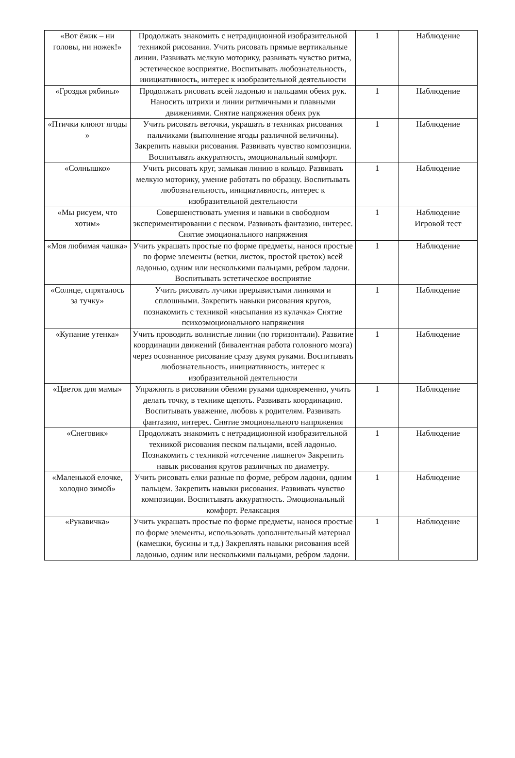| «Вот ёжик – ни головы, ни ножек!» | Продолжать знакомить с нетрадиционной изобразительной техникой рисования. Учить рисовать прямые вертикальные линии. Развивать мелкую моторику, развивать чувство ритма, эстетическое восприятие. Воспитывать любознательность, инициативность, интерес к изобразительной деятельности | 1 | Наблюдение |
| «Гроздья рябины» | Продолжать рисовать всей ладонью и пальцами обеих рук. Наносить штрихи и линии ритмичными и плавными движениями. Снятие напряжения обеих рук | 1 | Наблюдение |
| «Птички клюют ягоды » | Учить рисовать веточки, украшать в техниках рисования пальчиками (выполнение ягоды различной величины). Закрепить навыки рисования. Развивать чувство композиции. Воспитывать аккуратность, эмоциональный комфорт. | 1 | Наблюдение |
| «Солнышко» | Учить рисовать круг, замыкая линию в кольцо. Развивать мелкую моторику, умение работать по образцу. Воспитывать любознательность, инициативность, интерес к изобразительной деятельности | 1 | Наблюдение |
| «Мы рисуем, что хотим» | Совершенствовать умения и навыки в свободном экспериментировании с песком. Развивать фантазию, интерес. Снятие эмоционального напряжения | 1 | Наблюдение Игровой тест |
| «Моя любимая чашка» | Учить украшать простые по форме предметы, нанося простые по форме элементы (ветки, листок, простой цветок) всей ладонью, одним или несколькими пальцами, ребром ладони. Воспитывать эстетическое восприятие | 1 | Наблюдение |
| «Солнце, спряталось за тучку» | Учить рисовать лучики прерывистыми линиями и сплошными. Закрепить навыки рисования кругов, познакомить с техникой «насыпания из кулачка» Снятие психоэмоционального напряжения | 1 | Наблюдение |
| «Купание утенка» | Учить проводить волнистые линии (по горизонтали). Развитие координации движений (бивалентная работа головного мозга) через осознанное рисование сразу двумя руками. Воспитывать любознательность, инициативность, интерес к изобразительной деятельности | 1 | Наблюдение |
| «Цветок для мамы» | Упражнять в рисовании обеими руками одновременно, учить делать точку, в технике щепоть. Развивать координацию. Воспитывать уважение, любовь к родителям. Развивать фантазию, интерес. Снятие эмоционального напряжения | 1 | Наблюдение |
| «Снеговик» | Продолжать знакомить с нетрадиционной изобразительной техникой рисования песком пальцами, всей ладонью. Познакомить с техникой «отсечение лишнего» Закрепить навык рисования кругов различных по диаметру. | 1 | Наблюдение |
| «Маленькой елочке, холодно зимой» | Учить рисовать елки разные по форме, ребром ладони, одним пальцем. Закрепить навыки рисования. Развивать чувство композиции. Воспитывать аккуратность. Эмоциональный комфорт. Релаксация | 1 | Наблюдение |
| «Рукавичка» | Учить украшать простые по форме предметы, нанося простые по форме элементы, использовать дополнительный материал (камешки, бусины и т.д.) Закреплять навыки рисования всей ладонью, одним или несколькими пальцами, ребром ладони. | 1 | Наблюдение |